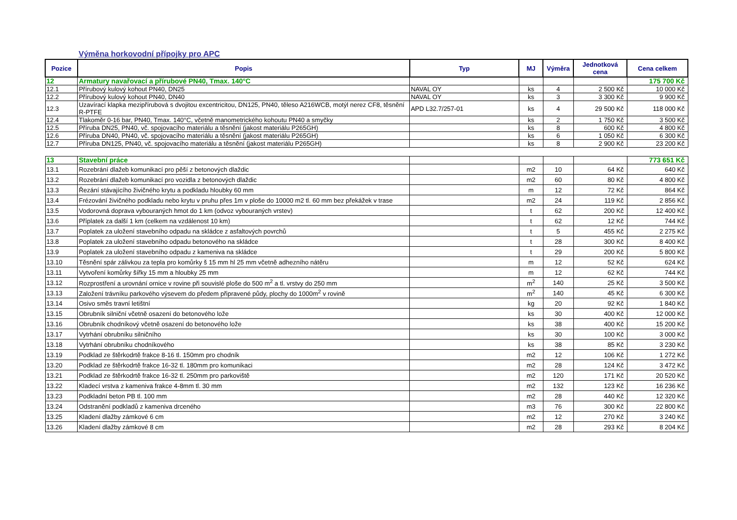Výměna horkovodní přípojky pro APC
| Pozice | Popis | Typ | MJ | Výměra | Jednotková cena | Cena celkem |
| --- | --- | --- | --- | --- | --- | --- |
| 12 | Armatury navařovací a přírubové PN40, Tmax. 140°C | | | | | 175 700 Kč |
| 12.1 | Přírubový kulový kohout PN40, DN25 | NAVAL OY | ks | 4 | 2 500 Kč | 10 000 Kč |
| 12.2 | Přírubový kulový kohout PN40, DN40 | NAVAL OY | ks | 3 | 3 300 Kč | 9 900 Kč |
| 12.3 | Uzavírací klapka mezipřírubová s dvojitou excentricitou, DN125, PN40, těleso A216WCB, motýl nerez CF8, těsnění R-PTFE | APD L32.7/257-01 | ks | 4 | 29 500 Kč | 118 000 Kč |
| 12.4 | Tlakoměr 0-16 bar, PN40, Tmax. 140°C, včetně manometrického kohoutu PN40 a smyčky | | ks | 2 | 1 750 Kč | 3 500 Kč |
| 12.5 | Příruba DN25, PN40, vč. spojovacího materiálu a těsnění (jakost materiálu P265GH) | | ks | 8 | 600 Kč | 4 800 Kč |
| 12.6 | Příruba DN40, PN40, vč. spojovacího materiálu a těsnění (jakost materiálu P265GH) | | ks | 6 | 1 050 Kč | 6 300 Kč |
| 12.7 | Příruba DN125, PN40, vč. spojovacího materiálu a těsnění (jakost materiálu P265GH) | | ks | 8 | 2 900 Kč | 23 200 Kč |
| 13 | Stavební práce | | | | | 773 651 Kč |
| 13.1 | Rozebrání dlažeb komunikací pro pěší z betonových dlaždic | | m2 | 10 | 64 Kč | 640 Kč |
| 13.2 | Rozebrání dlažeb komunikací pro vozidla z betonových dlaždic | | m2 | 60 | 80 Kč | 4 800 Kč |
| 13.3 | Řezání stávajícího živičného krytu a podkladu hloubky 60 mm | | m | 12 | 72 Kč | 864 Kč |
| 13.4 | Frézování živičného podkladu nebo krytu v pruhu přes 1m v ploše do 10000 m2 tl. 60 mm bez překážek v trase | | m2 | 24 | 119 Kč | 2 856 Kč |
| 13.5 | Vodorovná doprava vybouraných hmot do 1 km (odvoz vybouraných vrstev) | | t | 62 | 200 Kč | 12 400 Kč |
| 13.6 | Příplatek za další 1 km (celkem na vzdálenost 10 km) | | t | 62 | 12 Kč | 744 Kč |
| 13.7 | Poplatek za uložení stavebního odpadu na skládce z asfaltových povrchů | | t | 5 | 455 Kč | 2 275 Kč |
| 13.8 | Poplatek za uložení stavebního odpadu betonového na skládce | | t | 28 | 300 Kč | 8 400 Kč |
| 13.9 | Poplatek za uložení stavebního odpadu z kameniva na skládce | | t | 29 | 200 Kč | 5 800 Kč |
| 13.10 | Těsnění spár zálivkou za tepla pro komůrky š 15 mm hl 25 mm včetně adhezního nátěru | | m | 12 | 52 Kč | 624 Kč |
| 13.11 | Vytvoření komůrky šířky 15 mm a hloubky 25 mm | | m | 12 | 62 Kč | 744 Kč |
| 13.12 | Rozprostření a urovnání ornice v rovine při souvislé ploše do 500 m<sup>2</sup> a tl. vrstvy do 250 mm | | m<sup>2</sup> | 140 | 25 Kč | 3 500 Kč |
| 13.13 | Založení trávníku parkového výsevem do předem připravené půdy, plochy do 1000m<sup>2</sup> v rovině | | m<sup>2</sup> | 140 | 45 Kč | 6 300 Kč |
| 13.14 | Osivo směs travní letištní | | kg | 20 | 92 Kč | 1 840 Kč |
| 13.15 | Obrubník silniční včetně osazení do betonového lože | | ks | 30 | 400 Kč | 12 000 Kč |
| 13.16 | Obrubník chodníkový včetně osazení do betonového lože | | ks | 38 | 400 Kč | 15 200 Kč |
| 13.17 | Vytrhání obrubníku silničního | | ks | 30 | 100 Kč | 3 000 Kč |
| 13.18 | Vytrhání obrubníku chodníkového | | ks | 38 | 85 Kč | 3 230 Kč |
| 13.19 | Podklad ze štěrkodrtě frakce 8-16 tl. 150mm pro chodník | | m2 | 12 | 106 Kč | 1 272 Kč |
| 13.20 | Podklad ze štěrkodrtě frakce 16-32 tl. 180mm pro komunikaci | | m2 | 28 | 124 Kč | 3 472 Kč |
| 13.21 | Podklad ze štěrkodrtě frakce 16-32 tl. 250mm pro parkoviště | | m2 | 120 | 171 Kč | 20 520 Kč |
| 13.22 | Kladecí vrstva z kameniva frakce 4-8mm tl. 30 mm | | m2 | 132 | 123 Kč | 16 236 Kč |
| 13.23 | Podkladní beton PB tl. 100 mm | | m2 | 28 | 440 Kč | 12 320 Kč |
| 13.24 | Odstranění podkladů z kameniva drceného | | m3 | 76 | 300 Kč | 22 800 Kč |
| 13.25 | Kladení dlažby zámkové 6 cm | | m2 | 12 | 270 Kč | 3 240 Kč |
| 13.26 | Kladení dlažby zámkové 8 cm | | m2 | 28 | 293 Kč | 8 204 Kč |